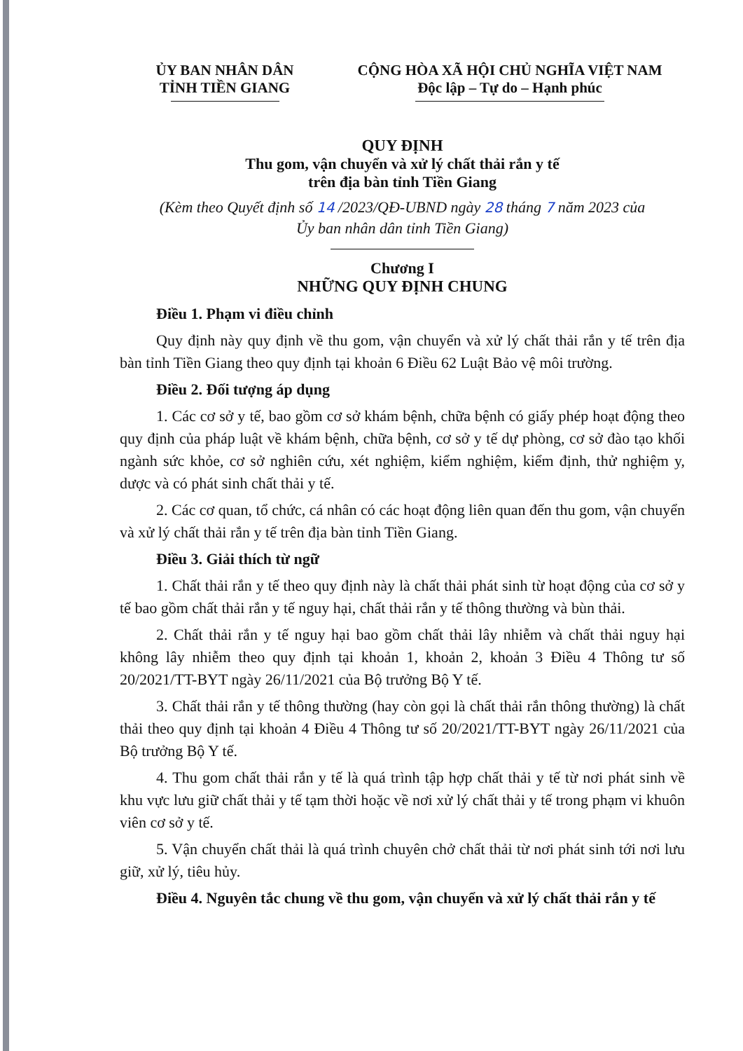ỦY BAN NHÂN DÂN
TỈNH TIỀN GIANG
CỘNG HÒA XÃ HỘI CHỦ NGHĨA VIỆT NAM
Độc lập – Tự do – Hạnh phúc
QUY ĐỊNH
Thu gom, vận chuyển và xử lý chất thải rắn y tế
trên địa bàn tỉnh Tiền Giang
(Kèm theo Quyết định số 14 /2023/QĐ-UBND ngày 28 tháng 7 năm 2023 của
Ủy ban nhân dân tỉnh Tiền Giang)
Chương I
NHỮNG QUY ĐỊNH CHUNG
Điều 1. Phạm vi điều chỉnh
Quy định này quy định về thu gom, vận chuyển và xử lý chất thải rắn y tế trên địa bàn tỉnh Tiền Giang theo quy định tại khoản 6 Điều 62 Luật Bảo vệ môi trường.
Điều 2. Đối tượng áp dụng
1. Các cơ sở y tế, bao gồm cơ sở khám bệnh, chữa bệnh có giấy phép hoạt động theo quy định của pháp luật về khám bệnh, chữa bệnh, cơ sở y tế dự phòng, cơ sở đào tạo khối ngành sức khỏe, cơ sở nghiên cứu, xét nghiệm, kiểm nghiệm, kiểm định, thử nghiệm y, dược và có phát sinh chất thải y tế.
2. Các cơ quan, tổ chức, cá nhân có các hoạt động liên quan đến thu gom, vận chuyển và xử lý chất thải rắn y tế trên địa bàn tỉnh Tiền Giang.
Điều 3. Giải thích từ ngữ
1. Chất thải rắn y tế theo quy định này là chất thải phát sinh từ hoạt động của cơ sở y tế bao gồm chất thải rắn y tế nguy hại, chất thải rắn y tế thông thường và bùn thải.
2. Chất thải rắn y tế nguy hại bao gồm chất thải lây nhiễm và chất thải nguy hại không lây nhiễm theo quy định tại khoản 1, khoản 2, khoản 3 Điều 4 Thông tư số 20/2021/TT-BYT ngày 26/11/2021 của Bộ trưởng Bộ Y tế.
3. Chất thải rắn y tế thông thường (hay còn gọi là chất thải rắn thông thường) là chất thải theo quy định tại khoản 4 Điều 4 Thông tư số 20/2021/TT-BYT ngày 26/11/2021 của Bộ trưởng Bộ Y tế.
4. Thu gom chất thải rắn y tế là quá trình tập hợp chất thải y tế từ nơi phát sinh về khu vực lưu giữ chất thải y tế tạm thời hoặc về nơi xử lý chất thải y tế trong phạm vi khuôn viên cơ sở y tế.
5. Vận chuyển chất thải là quá trình chuyên chở chất thải từ nơi phát sinh tới nơi lưu giữ, xử lý, tiêu hủy.
Điều 4. Nguyên tắc chung về thu gom, vận chuyển và xử lý chất thải rắn y tế